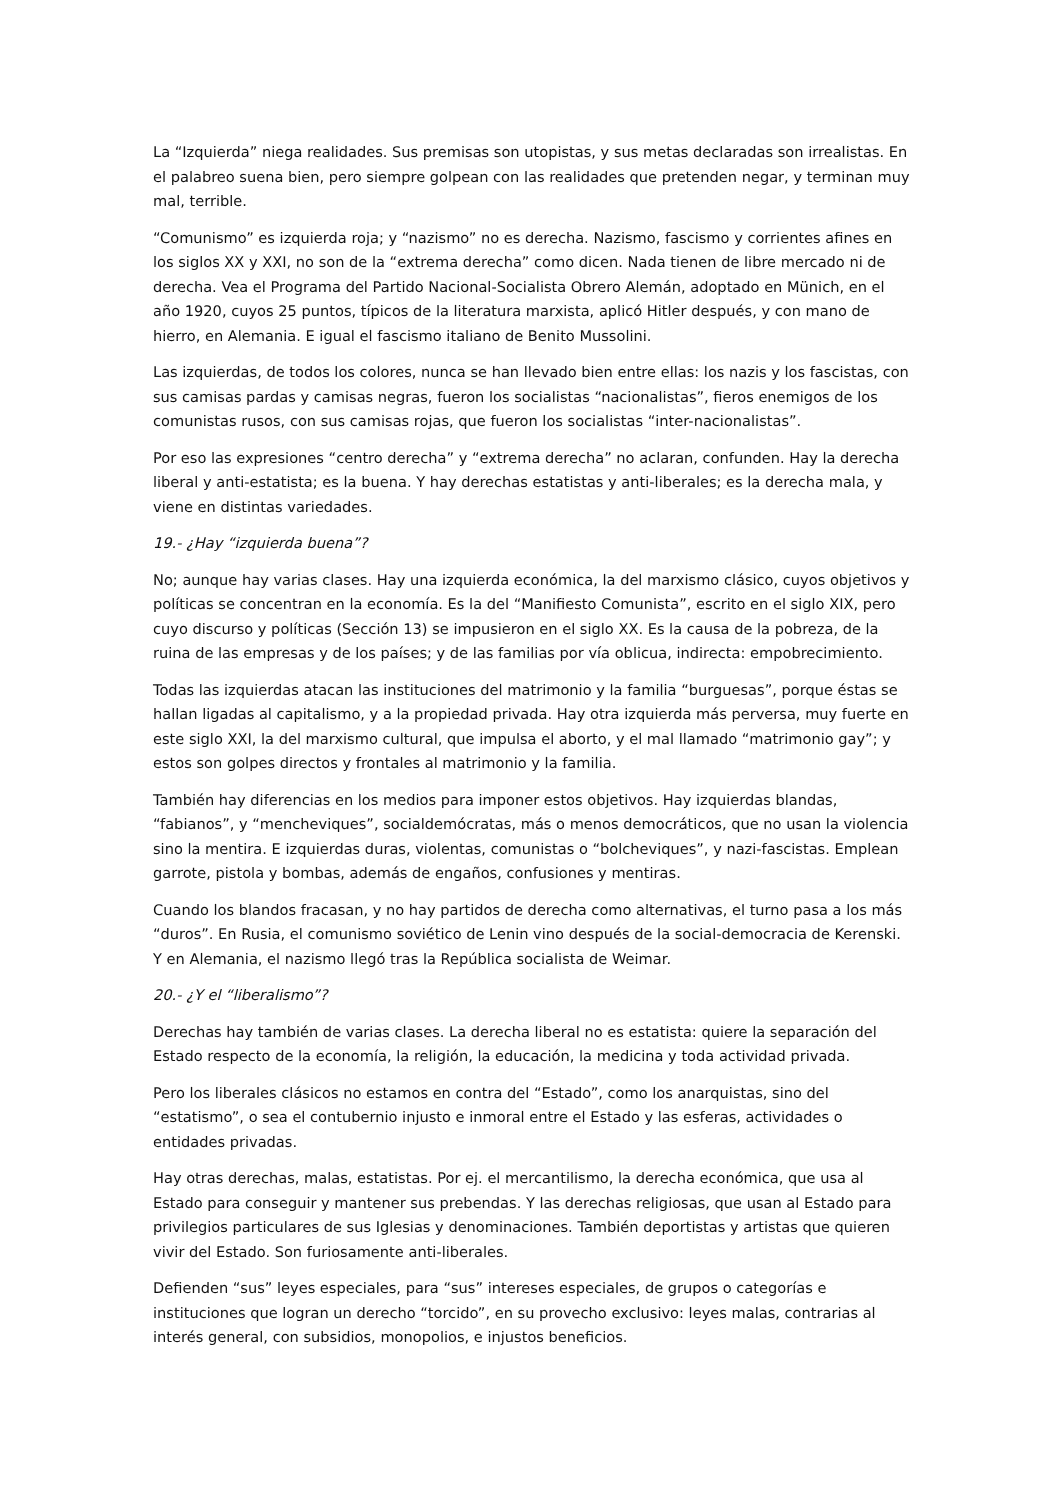La “Izquierda” niega realidades. Sus premisas son utopistas, y sus metas declaradas son irrealistas. En el palabreo suena bien, pero siempre golpean con las realidades que pretenden negar, y terminan muy mal, terrible.
“Comunismo” es izquierda roja; y “nazismo” no es derecha. Nazismo, fascismo y corrientes afines en los siglos XX y XXI, no son de la “extrema derecha” como dicen. Nada tienen de libre mercado ni de derecha. Vea el Programa del Partido Nacional-Socialista Obrero Alemán, adoptado en Münich, en el año 1920, cuyos 25 puntos, típicos de la literatura marxista, aplicó Hitler después, y con mano de hierro, en Alemania. E igual el fascismo italiano de Benito Mussolini.
Las izquierdas, de todos los colores, nunca se han llevado bien entre ellas: los nazis y los fascistas, con sus camisas pardas y camisas negras, fueron los socialistas “nacionalistas”, fieros enemigos de los comunistas rusos, con sus camisas rojas, que fueron los socialistas “inter-nacionalistas”.
Por eso las expresiones “centro derecha” y “extrema derecha” no aclaran, confunden. Hay la derecha liberal y anti-estatista; es la buena. Y hay derechas estatistas y anti-liberales; es la derecha mala, y viene en distintas variedades.
19.- ¿Hay “izquierda buena”?
No; aunque hay varias clases. Hay una izquierda económica, la del marxismo clásico, cuyos objetivos y políticas se concentran en la economía. Es la del “Manifiesto Comunista”, escrito en el siglo XIX, pero cuyo discurso y políticas (Sección 13) se impusieron en el siglo XX. Es la causa de la pobreza, de la ruina de las empresas y de los países; y de las familias por vía oblicua, indirecta: empobrecimiento.
Todas las izquierdas atacan las instituciones del matrimonio y la familia “burguesas”, porque éstas se hallan ligadas al capitalismo, y a la propiedad privada. Hay otra izquierda más perversa, muy fuerte en este siglo XXI, la del marxismo cultural, que impulsa el aborto, y el mal llamado “matrimonio gay”; y estos son golpes directos y frontales al matrimonio y la familia.
También hay diferencias en los medios para imponer estos objetivos. Hay izquierdas blandas, “fabianos”, y “mencheviques”, socialdemócratas, más o menos democráticos, que no usan la violencia sino la mentira. E izquierdas duras, violentas, comunistas o “bolcheviques”, y nazi-fascistas. Emplean garrote, pistola y bombas, además de engaños, confusiones y mentiras.
Cuando los blandos fracasan, y no hay partidos de derecha como alternativas, el turno pasa a los más “duros”. En Rusia, el comunismo soviético de Lenin vino después de la social-democracia de Kerenski. Y en Alemania, el nazismo llegó tras la República socialista de Weimar.
20.- ¿Y el “liberalismo”?
Derechas hay también de varias clases. La derecha liberal no es estatista: quiere la separación del Estado respecto de la economía, la religión, la educación, la medicina y toda actividad privada.
Pero los liberales clásicos no estamos en contra del “Estado”, como los anarquistas, sino del “estatismo”, o sea el contubernio injusto e inmoral entre el Estado y las esferas, actividades o entidades privadas.
Hay otras derechas, malas, estatistas. Por ej. el mercantilismo, la derecha económica, que usa al Estado para conseguir y mantener sus prebendas. Y las derechas religiosas, que usan al Estado para privilegios particulares de sus Iglesias y denominaciones. También deportistas y artistas que quieren vivir del Estado. Son furiosamente anti-liberales.
Defienden “sus” leyes especiales, para “sus” intereses especiales, de grupos o categorías e instituciones que logran un derecho “torcido”, en su provecho exclusivo: leyes malas, contrarias al interés general, con subsidios, monopolios, e injustos beneficios.